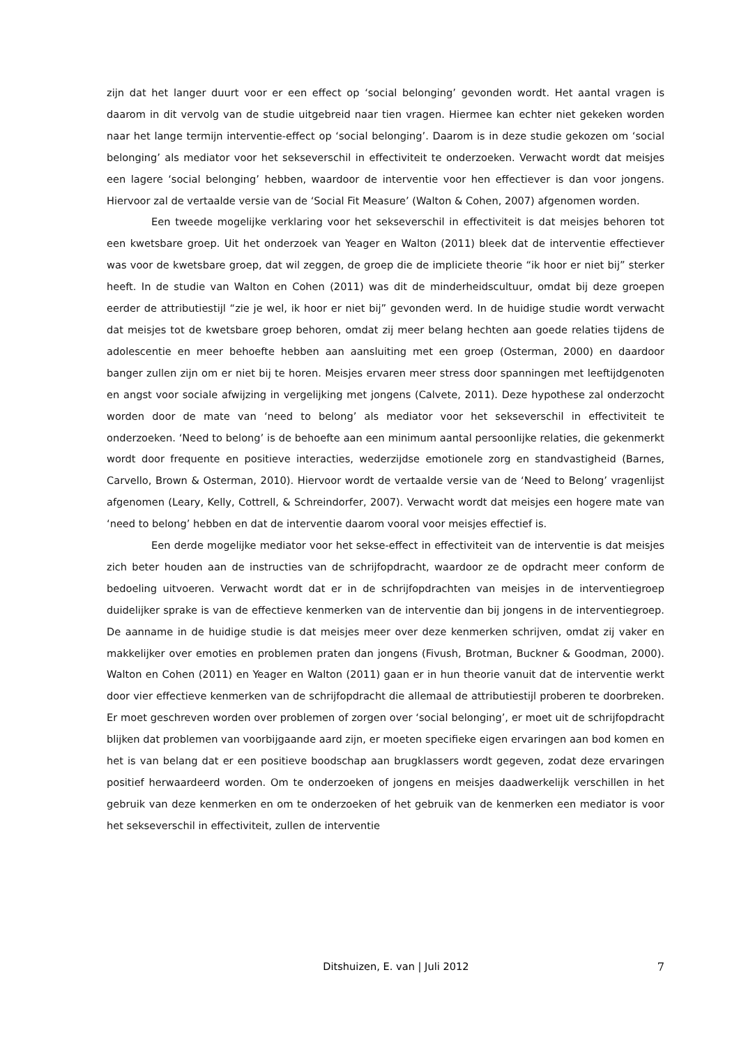zijn dat het langer duurt voor er een effect op ‘social belonging’ gevonden wordt. Het aantal vragen is daarom in dit vervolg van de studie uitgebreid naar tien vragen. Hiermee kan echter niet gekeken worden naar het lange termijn interventie-effect op ‘social belonging’. Daarom is in deze studie gekozen om ‘social belonging’ als mediator voor het sekseverschil in effectiviteit te onderzoeken. Verwacht wordt dat meisjes een lagere ‘social belonging’ hebben, waardoor de interventie voor hen effectiever is dan voor jongens. Hiervoor zal de vertaalde versie van de ‘Social Fit Measure’ (Walton & Cohen, 2007) afgenomen worden.
Een tweede mogelijke verklaring voor het sekseverschil in effectiviteit is dat meisjes behoren tot een kwetsbare groep. Uit het onderzoek van Yeager en Walton (2011) bleek dat de interventie effectiever was voor de kwetsbare groep, dat wil zeggen, de groep die de impliciete theorie “ik hoor er niet bij” sterker heeft. In de studie van Walton en Cohen (2011) was dit de minderheidscultuur, omdat bij deze groepen eerder de attributiestijl “zie je wel, ik hoor er niet bij” gevonden werd. In de huidige studie wordt verwacht dat meisjes tot de kwetsbare groep behoren, omdat zij meer belang hechten aan goede relaties tijdens de adolescentie en meer behoefte hebben aan aansluiting met een groep (Osterman, 2000) en daardoor banger zullen zijn om er niet bij te horen. Meisjes ervaren meer stress door spanningen met leeftijdgenoten en angst voor sociale afwijzing in vergelijking met jongens (Calvete, 2011). Deze hypothese zal onderzocht worden door de mate van ‘need to belong’ als mediator voor het sekseverschil in effectiviteit te onderzoeken. ‘Need to belong’ is de behoefte aan een minimum aantal persoonlijke relaties, die gekenmerkt wordt door frequente en positieve interacties, wederzijdse emotionele zorg en standvastigheid (Barnes, Carvello, Brown & Osterman, 2010). Hiervoor wordt de vertaalde versie van de ‘Need to Belong’ vragenlijst afgenomen (Leary, Kelly, Cottrell, & Schreindorfer, 2007). Verwacht wordt dat meisjes een hogere mate van ‘need to belong’ hebben en dat de interventie daarom vooral voor meisjes effectief is.
Een derde mogelijke mediator voor het sekse-effect in effectiviteit van de interventie is dat meisjes zich beter houden aan de instructies van de schrijfopdracht, waardoor ze de opdracht meer conform de bedoeling uitvoeren. Verwacht wordt dat er in de schrijfopdrachten van meisjes in de interventiegroep duidelijker sprake is van de effectieve kenmerken van de interventie dan bij jongens in de interventiegroep. De aanname in de huidige studie is dat meisjes meer over deze kenmerken schrijven, omdat zij vaker en makkelijker over emoties en problemen praten dan jongens (Fivush, Brotman, Buckner & Goodman, 2000). Walton en Cohen (2011) en Yeager en Walton (2011) gaan er in hun theorie vanuit dat de interventie werkt door vier effectieve kenmerken van de schrijfopdracht die allemaal de attributiestijl proberen te doorbreken. Er moet geschreven worden over problemen of zorgen over ‘social belonging’, er moet uit de schrijfopdracht blijken dat problemen van voorbijgaande aard zijn, er moeten specifieke eigen ervaringen aan bod komen en het is van belang dat er een positieve boodschap aan brugklassers wordt gegeven, zodat deze ervaringen positief herwaardeerd worden. Om te onderzoeken of jongens en meisjes daadwerkelijk verschillen in het gebruik van deze kenmerken en om te onderzoeken of het gebruik van de kenmerken een mediator is voor het sekseverschil in effectiviteit, zullen de interventie
Ditshuizen, E. van | Juli 2012 7